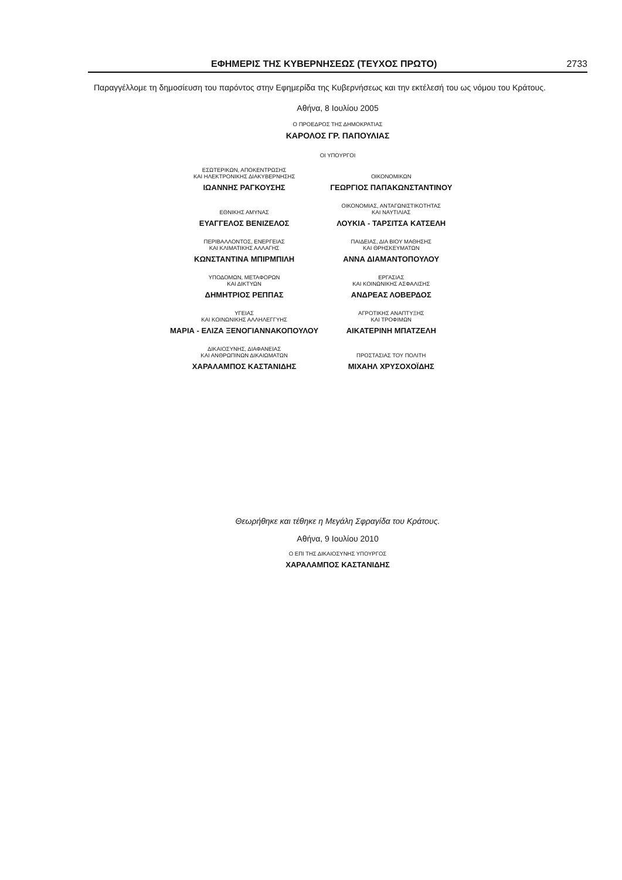ΕΦΗΜΕΡΙΣ ΤΗΣ ΚΥΒΕΡΝΗΣΕΩΣ (ΤΕΥΧΟΣ ΠΡΩΤΟ) 2733
Παραγγέλλομε τη δημοσίευση του παρόντος στην Εφημερίδα της Κυβερνήσεως και την εκτέλεσή του ως νόμου του Κράτους.
Αθήνα, 8 Ιουλίου 2005
Ο ΠΡΟΕΔΡΟΣ ΤΗΣ ΔΗΜΟΚΡΑΤΙΑΣ
ΚΑΡΟΛΟΣ ΓΡ. ΠΑΠΟΥΛΙΑΣ
ΟΙ ΥΠΟΥΡΓΟΙ
| ΕΣΩΤΕΡΙΚΩΝ, ΑΠΟΚΕΝΤΡΩΣΗΣ ΚΑΙ ΗΛΕΚΤΡΟΝΙΚΗΣ ΔΙΑΚΥΒΕΡΝΗΣΗΣ ΙΩΑΝΝΗΣ ΡΑΓΚΟΥΣΗΣ | ΟΙΚΟΝΟΜΙΚΩΝ ΓΕΩΡΓΙΟΣ ΠΑΠΑΚΩΝΣΤΑΝΤΙΝΟΥ |
| ΕΘΝΙΚΗΣ ΑΜΥΝΑΣ ΕΥΑΓΓΕΛΟΣ ΒΕΝΙΖΕΛΟΣ | ΟΙΚΟΝΟΜΙΑΣ, ΑΝΤΑΓΩΝΙΣΤΙΚΟΤΗΤΑΣ ΚΑΙ ΝΑΥΤΙΛΙΑΣ ΛΟΥΚΙΑ - ΤΑΡΣΙΤΣΑ ΚΑΤΣΕΛΗ |
| ΠΕΡΙΒΑΛΛΟΝΤΟΣ, ΕΝΕΡΓΕΙΑΣ ΚΑΙ ΚΛΙΜΑΤΙΚΗΣ ΑΛΛΑΓΗΣ ΚΩΝΣΤΑΝΤΙΝΑ ΜΠΙΡΜΠΙΛΗ | ΠΑΙΔΕΙΑΣ, ΔΙΑ ΒΙΟΥ ΜΑΘΗΣΗΣ ΚΑΙ ΘΡΗΣΚΕΥΜΑΤΩΝ ΑΝΝΑ ΔΙΑΜΑΝΤΟΠΟΥΛΟΥ |
| ΥΠΟΔΟΜΩΝ, ΜΕΤΑΦΟΡΩΝ ΚΑΙ ΔΙΚΤΥΩΝ ΔΗΜΗΤΡΙΟΣ ΡΕΠΠΑΣ | ΕΡΓΑΣΙΑΣ ΚΑΙ ΚΟΙΝΩΝΙΚΗΣ ΑΣΦΑΛΙΣΗΣ ΑΝΔΡΕΑΣ ΛΟΒΕΡΔΟΣ |
| ΥΓΕΙΑΣ ΚΑΙ ΚΟΙΝΩΝΙΚΗΣ ΑΛΛΗΛΕΓΓΥΗΣ ΜΑΡΙΑ - ΕΛΙΖΑ ΞΕΝΟΓΙΑΝΝΑΚΟΠΟΥΛΟΥ | ΑΓΡΟΤΙΚΗΣ ΑΝΑΠΤΥΞΗΣ ΚΑΙ ΤΡΟΦΙΜΩΝ ΑΙΚΑΤΕΡΙΝΗ ΜΠΑΤΖΕΛΗ |
| ΔΙΚΑΙΟΣΥΝΗΣ, ΔΙΑΦΑΝΕΙΑΣ ΚΑΙ ΑΝΘΡΩΠΙΝΩΝ ΔΙΚΑΙΩΜΑΤΩΝ ΧΑΡΑΛΑΜΠΟΣ ΚΑΣΤΑΝΙΔΗΣ | ΠΡΟΣΤΑΣΙΑΣ ΤΟΥ ΠΟΛΙΤΗ ΜΙΧΑΗΛ ΧΡΥΣΟΧΟΪΔΗΣ |
Θεωρήθηκε και τέθηκε η Μεγάλη Σφραγίδα του Κράτους.
Αθήνα, 9 Ιουλίου 2010
Ο ΕΠΙ ΤΗΣ ΔΙΚΑΙΟΣΥΝΗΣ ΥΠΟΥΡΓΟΣ
ΧΑΡΑΛΑΜΠΟΣ ΚΑΣΤΑΝΙΔΗΣ